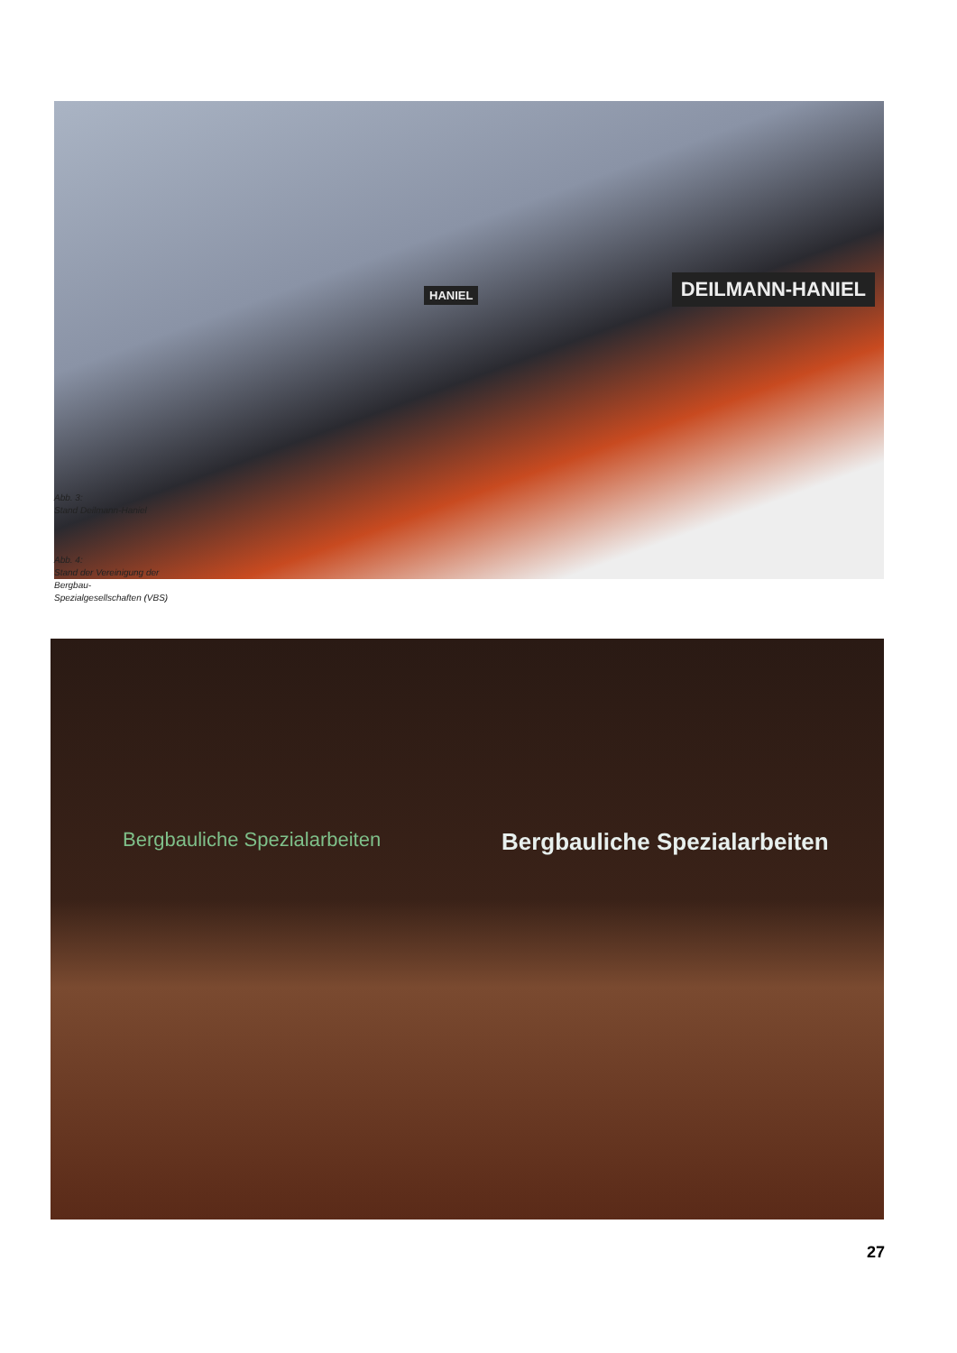HANIEL DEILMANN-HANIEL
Abb. 3:
Stand Deilmann-Haniel
Abb. 4:
Stand der Vereinigung der
Bergbau-
Spezialgesellschaften (VBS)
Bergbauliche Spezialarbeiten Bergbauliche Spezialarbeiten
27